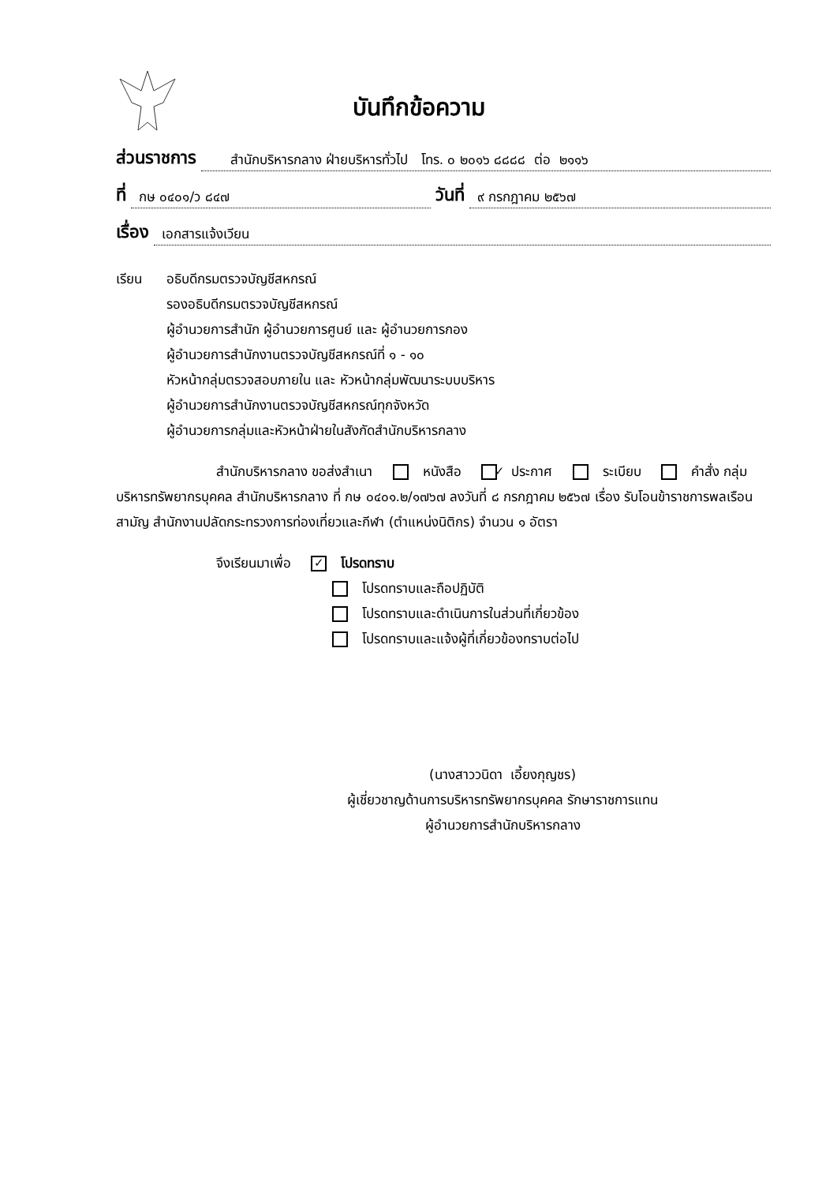บันทึกข้อความ
ส่วนราชการ สำนักบริหารกลาง ฝ่ายบริหารทั่วไป โทร. ๐ ๒๐๑๖ ๘๘๘๘ ต่อ ๒๑๑๖
ที่ กษ ๐๔๐๑/ว ๘๔๗ วันที่ ๙ กรกฎาคม ๒๕๖๗
เรื่อง เอกสารแจ้งเวียน
เรียน อธิบดีกรมตรวจบัญชีสหกรณ์
รองอธิบดีกรมตรวจบัญชีสหกรณ์
ผู้อำนวยการสำนัก ผู้อำนวยการศูนย์ และ ผู้อำนวยการกอง
ผู้อำนวยการสำนักงานตรวจบัญชีสหกรณ์ที่ ๑ - ๑๐
หัวหน้ากลุ่มตรวจสอบภายใน และ หัวหน้ากลุ่มพัฒนาระบบบริหาร
ผู้อำนวยการสำนักงานตรวจบัญชีสหกรณ์ทุกจังหวัด
ผู้อำนวยการกลุ่มและหัวหน้าฝ่ายในสังกัดสำนักบริหารกลาง
สำนักบริหารกลาง ขอส่งสำเนา ✓ หนังสือ ประกาศ ระเบียบ คำสั่ง กลุ่มบริหารทรัพยากรบุคคล สำนักบริหารกลาง ที่ กษ ๐๔๐๑.๒/๑๗๖๗ ลงวันที่ ๘ กรกฎาคม ๒๕๖๗ เรื่อง รับโอนข้าราชการพลเรือนสามัญ สำนักงานปลัดกระทรวงการท่องเที่ยวและกีฬา (ตำแหน่งนิติกร) จำนวน ๑ อัตรา
จึงเรียนมาเพื่อ ✓ โปรดทราบ
โปรดทราบและถือปฏิบัติ
โปรดทราบและดำเนินการในส่วนที่เกี่ยวข้อง
โปรดทราบและแจ้งผู้ที่เกี่ยวข้องทราบต่อไป
(นางสาววนิดา เอี้ยงกุญชร)
ผู้เชี่ยวชาญด้านการบริหารทรัพยากรบุคคล รักษาราชการแทน
ผู้อำนวยการสำนักบริหารกลาง